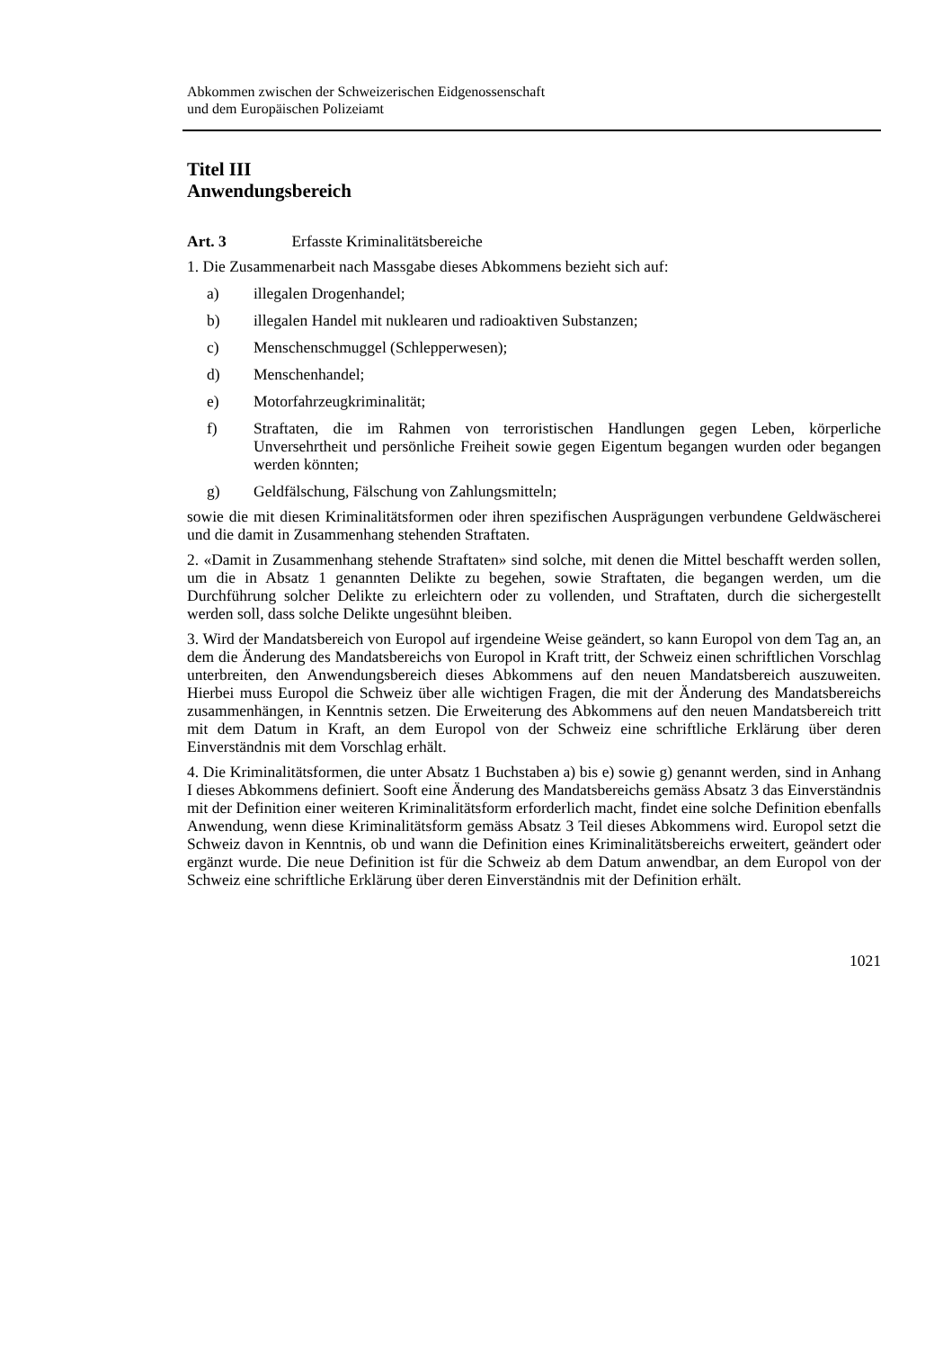Abkommen zwischen der Schweizerischen Eidgenossenschaft
und dem Europäischen Polizeiamt
Titel III
Anwendungsbereich
Art. 3 Erfasste Kriminalitätsbereiche
1. Die Zusammenarbeit nach Massgabe dieses Abkommens bezieht sich auf:
a) illegalen Drogenhandel;
b) illegalen Handel mit nuklearen und radioaktiven Substanzen;
c) Menschenschmuggel (Schlepperwesen);
d) Menschenhandel;
e) Motorfahrzeugkriminalität;
f) Straftaten, die im Rahmen von terroristischen Handlungen gegen Leben, körperliche Unversehrtheit und persönliche Freiheit sowie gegen Eigentum begangen wurden oder begangen werden könnten;
g) Geldfälschung, Fälschung von Zahlungsmitteln;
sowie die mit diesen Kriminalitätsformen oder ihren spezifischen Ausprägungen verbundene Geldwäscherei und die damit in Zusammenhang stehenden Straftaten.
2. «Damit in Zusammenhang stehende Straftaten» sind solche, mit denen die Mittel beschafft werden sollen, um die in Absatz 1 genannten Delikte zu begehen, sowie Straftaten, die begangen werden, um die Durchführung solcher Delikte zu erleichtern oder zu vollenden, und Straftaten, durch die sichergestellt werden soll, dass solche Delikte ungesühnt bleiben.
3. Wird der Mandatsbereich von Europol auf irgendeine Weise geändert, so kann Europol von dem Tag an, an dem die Änderung des Mandatsbereichs von Europol in Kraft tritt, der Schweiz einen schriftlichen Vorschlag unterbreiten, den Anwendungsbereich dieses Abkommens auf den neuen Mandatsbereich auszuweiten. Hierbei muss Europol die Schweiz über alle wichtigen Fragen, die mit der Änderung des Mandatsbereichs zusammenhängen, in Kenntnis setzen. Die Erweiterung des Abkommens auf den neuen Mandatsbereich tritt mit dem Datum in Kraft, an dem Europol von der Schweiz eine schriftliche Erklärung über deren Einverständnis mit dem Vorschlag erhält.
4. Die Kriminalitätsformen, die unter Absatz 1 Buchstaben a) bis e) sowie g) genannt werden, sind in Anhang I dieses Abkommens definiert. Sooft eine Änderung des Mandatsbereichs gemäss Absatz 3 das Einverständnis mit der Definition einer weiteren Kriminalitätsform erforderlich macht, findet eine solche Definition ebenfalls Anwendung, wenn diese Kriminalitätsform gemäss Absatz 3 Teil dieses Abkommens wird. Europol setzt die Schweiz davon in Kenntnis, ob und wann die Definition eines Kriminalitätsbereichs erweitert, geändert oder ergänzt wurde. Die neue Definition ist für die Schweiz ab dem Datum anwendbar, an dem Europol von der Schweiz eine schriftliche Erklärung über deren Einverständnis mit der Definition erhält.
1021